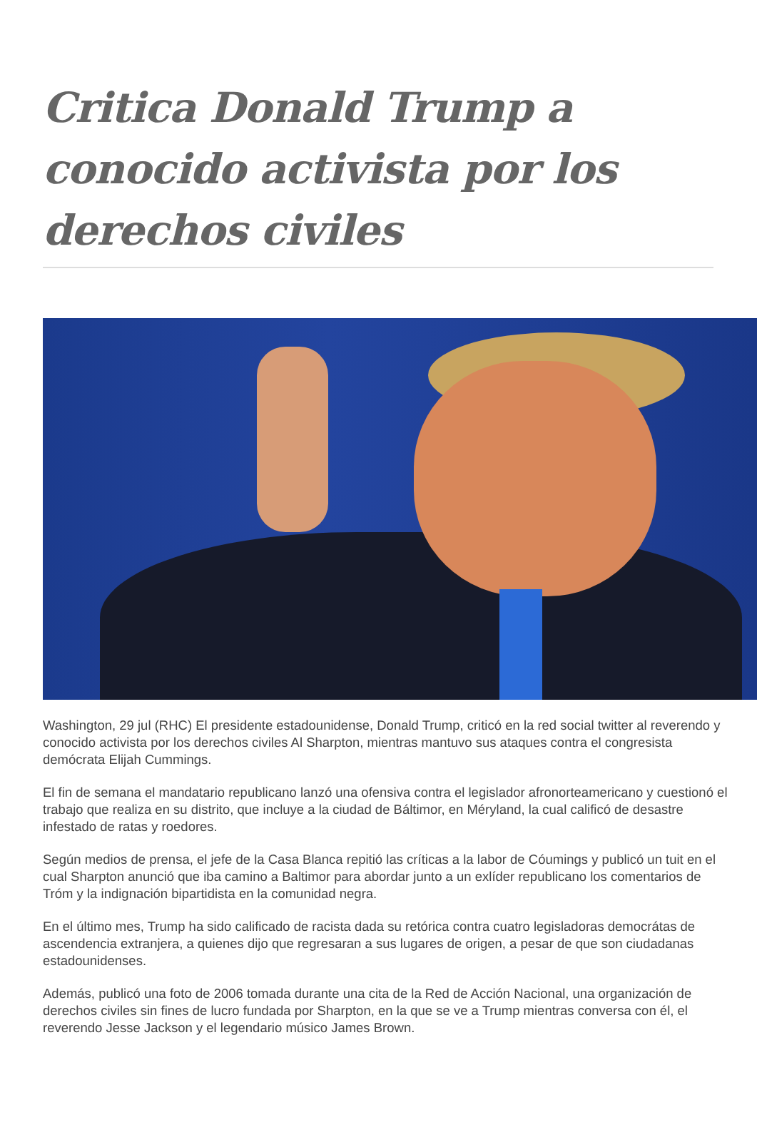Critica Donald Trump a conocido activista por los derechos civiles
Washington, 29 jul (RHC) El presidente estadounidense, Donald Trump, criticó en la red social twitter al reverendo y conocido activista por los derechos civiles Al Sharpton, mientras mantuvo sus ataques contra el congresista demócrata Elijah Cummings.
El fin de semana el mandatario republicano lanzó una ofensiva contra el legislador afronorteamericano y cuestionó el trabajo que realiza en su distrito, que incluye a la ciudad de Báltimor, en Méryland, la cual calificó de desastre infestado de ratas y roedores.
Según medios de prensa, el jefe de la Casa Blanca repitió las críticas a la labor de Cóumings y publicó un tuit en el cual Sharpton anunció que iba camino a Baltimor para abordar junto a un exlíder republicano los comentarios de Tróm y la indignación bipartidista en la comunidad negra.
En el último mes, Trump ha sido calificado de racista dada su retórica contra cuatro legisladoras democrátas de ascendencia extranjera, a quienes dijo que regresaran a sus lugares de origen, a pesar de que son ciudadanas estadounidenses.
Además, publicó una foto de 2006 tomada durante una cita de la Red de Acción Nacional, una organización de derechos civiles sin fines de lucro fundada por Sharpton, en la que se ve a Trump mientras conversa con él, el reverendo Jesse Jackson y el legendario músico James Brown.